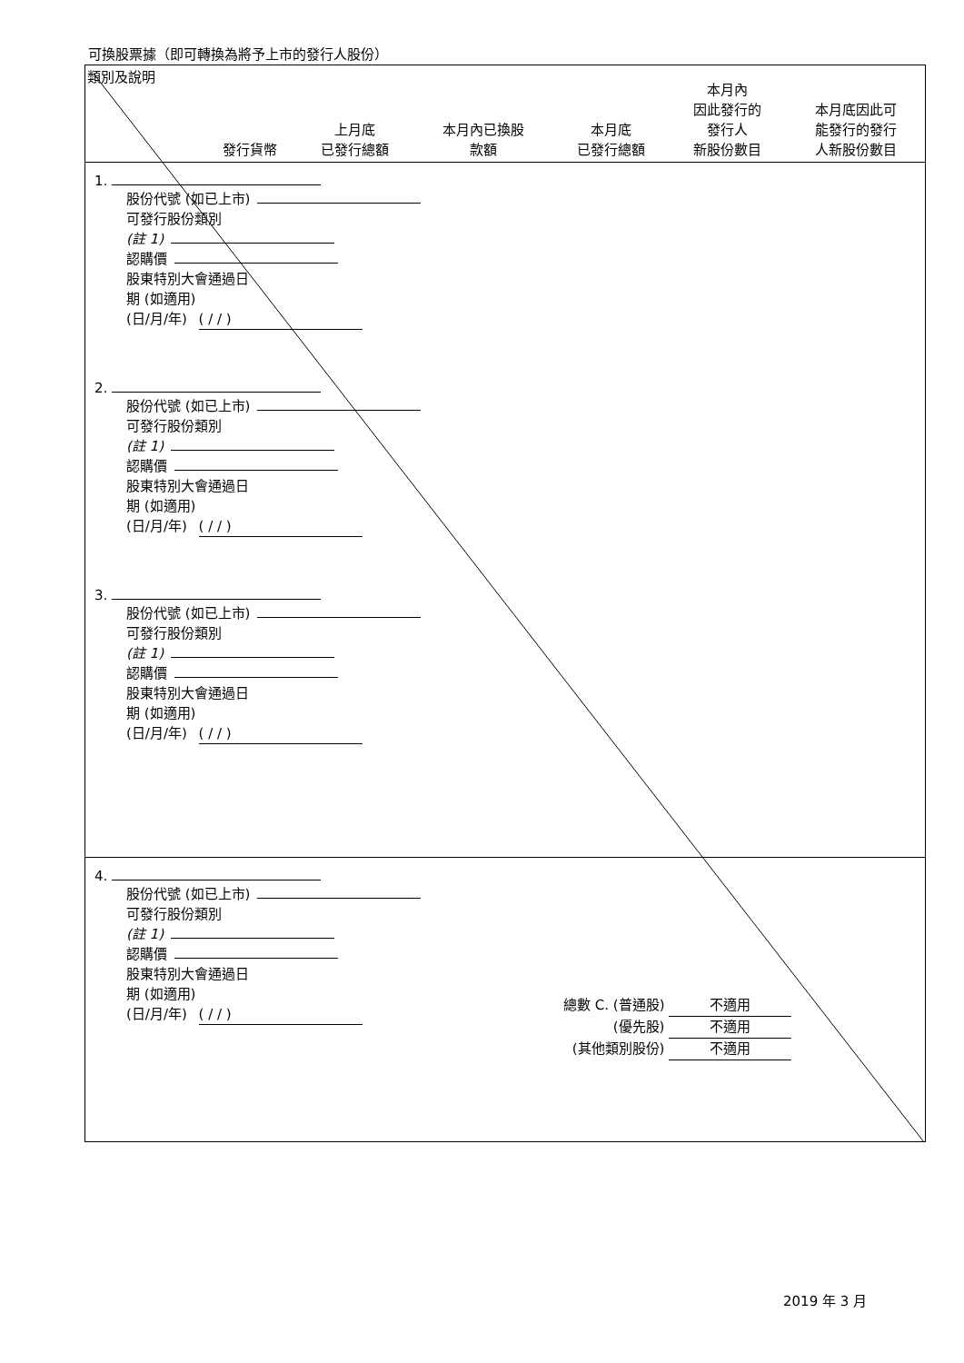可換股票據（即可轉換為將予上市的發行人股份）
| 類別及說明 | 發行貨幣 | 上月底 已發行總額 | 本月內已換股 款額 | 本月底 已發行總額 | 本月內 因此發行的 發行人 新股份數目 | 本月底因此可 能發行的發行 人新股份數目 |
| --- | --- | --- | --- | --- | --- | --- |
1.
股份代號 (如已上市)
可發行股份類別
(註 1)
認購價
股東特別大會通過日
期 (如適用)
(日/月/年) ( / / )
2.
股份代號 (如已上市)
可發行股份類別
(註 1)
認購價
股東特別大會通過日
期 (如適用)
(日/月/年) ( / / )
3.
股份代號 (如已上市)
可發行股份類別
(註 1)
認購價
股東特別大會通過日
期 (如適用)
(日/月/年) ( / / )
4.
股份代號 (如已上市)
可發行股份類別
(註 1)
認購價
股東特別大會通過日
期 (如適用)
(日/月/年) ( / / )
總數 C. (普通股) 不適用
(優先股) 不適用
(其他類別股份) 不適用
2019 年 3 月